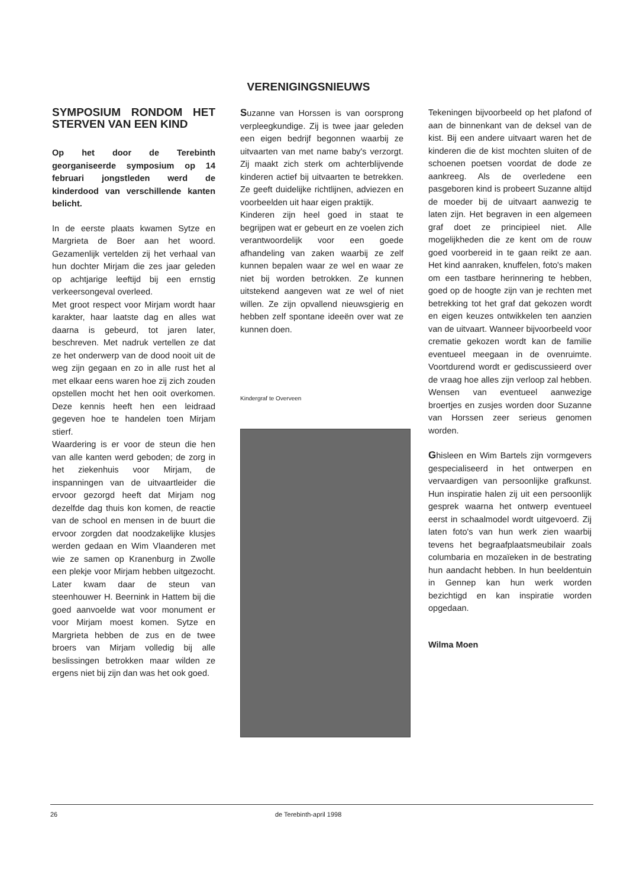VERENIGINGSNIEUWS
SYMPOSIUM RONDOM HET STERVEN VAN EEN KIND
Op het door de Terebinth georganiseerde symposium op 14 februari jongstleden werd de kinderdood van verschillende kanten belicht.
In de eerste plaats kwamen Sytze en Margrieta de Boer aan het woord. Gezamenlijk vertelden zij het verhaal van hun dochter Mirjam die zes jaar geleden op achtjarige leeftijd bij een ernstig verkeersongeval overleed.
Met groot respect voor Mirjam wordt haar karakter, haar laatste dag en alles wat daarna is gebeurd, tot jaren later, beschreven. Met nadruk vertellen ze dat ze het onderwerp van de dood nooit uit de weg zijn gegaan en zo in alle rust het al met elkaar eens waren hoe zij zich zouden opstellen mocht het hen ooit overkomen. Deze kennis heeft hen een leidraad gegeven hoe te handelen toen Mirjam stierf.
Waardering is er voor de steun die hen van alle kanten werd geboden; de zorg in het ziekenhuis voor Mirjam, de inspanningen van de uitvaartleider die ervoor gezorgd heeft dat Mirjam nog dezelfde dag thuis kon komen, de reactie van de school en mensen in de buurt die ervoor zorgden dat noodzakelijke klusjes werden gedaan en Wim Vlaanderen met wie ze samen op Kranenburg in Zwolle een plekje voor Mirjam hebben uitgezocht. Later kwam daar de steun van steenhouwer H. Beernink in Hattem bij die goed aanvoelde wat voor monument er voor Mirjam moest komen. Sytze en Margrieta hebben de zus en de twee broers van Mirjam volledig bij alle beslissingen betrokken maar wilden ze ergens niet bij zijn dan was het ook goed.
Suzanne van Horssen is van oorsprong verpleegkundige. Zij is twee jaar geleden een eigen bedrijf begonnen waarbij ze uitvaarten van met name baby's verzorgt. Zij maakt zich sterk om achterblijvende kinderen actief bij uitvaarten te betrekken. Ze geeft duidelijke richtlijnen, adviezen en voorbeelden uit haar eigen praktijk.
Kinderen zijn heel goed in staat te begrijpen wat er gebeurt en ze voelen zich verantwoordelijk voor een goede afhandeling van zaken waarbij ze zelf kunnen bepalen waar ze wel en waar ze niet bij worden betrokken. Ze kunnen uitstekend aangeven wat ze wel of niet willen. Ze zijn opvallend nieuwsgierig en hebben zelf spontane ideeën over wat ze kunnen doen.
Kindergraf te Overveen
Tekeningen bijvoorbeeld op het plafond of aan de binnenkant van de deksel van de kist. Bij een andere uitvaart waren het de kinderen die de kist mochten sluiten of de schoenen poetsen voordat de dode ze aankreeg. Als de overledene een pasgeboren kind is probeert Suzanne altijd de moeder bij de uitvaart aanwezig te laten zijn. Het begraven in een algemeen graf doet ze principieel niet. Alle mogelijkheden die ze kent om de rouw goed voorbereid in te gaan reikt ze aan. Het kind aanraken, knuffelen, foto's maken om een tastbare herinnering te hebben, goed op de hoogte zijn van je rechten met betrekking tot het graf dat gekozen wordt en eigen keuzes ontwikkelen ten aanzien van de uitvaart. Wanneer bijvoorbeeld voor crematie gekozen wordt kan de familie eventueel meegaan in de ovenruimte. Voortdurend wordt er gediscussieerd over de vraag hoe alles zijn verloop zal hebben. Wensen van eventueel aanwezige broertjes en zusjes worden door Suzanne van Horssen zeer serieus genomen worden.
Ghisleen en Wim Bartels zijn vormgevers gespecialiseerd in het ontwerpen en vervaardigen van persoonlijke grafkunst. Hun inspiratie halen zij uit een persoonlijk gesprek waarna het ontwerp eventueel eerst in schaalmodel wordt uitgevoerd. Zij laten foto's van hun werk zien waarbij tevens het begraafplaatsmeubilair zoals columbaria en mozaïeken in de bestrating hun aandacht hebben. In hun beeldentuin in Gennep kan hun werk worden bezichtigd en kan inspiratie worden opgedaan.
Wilma Moen
26 de Terebinth-april 1998